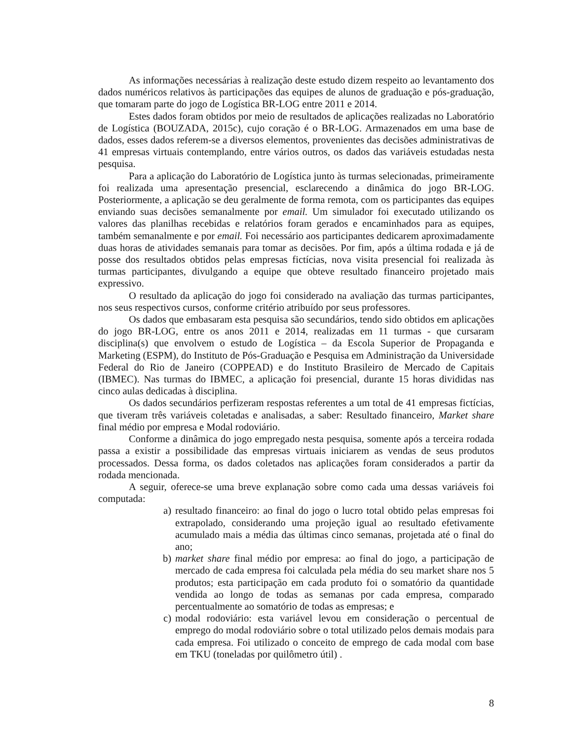As informações necessárias à realização deste estudo dizem respeito ao levantamento dos dados numéricos relativos às participações das equipes de alunos de graduação e pós-graduação, que tomaram parte do jogo de Logística BR-LOG entre 2011 e 2014.
Estes dados foram obtidos por meio de resultados de aplicações realizadas no Laboratório de Logística (BOUZADA, 2015c), cujo coração é o BR-LOG. Armazenados em uma base de dados, esses dados referem-se a diversos elementos, provenientes das decisões administrativas de 41 empresas virtuais contemplando, entre vários outros, os dados das variáveis estudadas nesta pesquisa.
Para a aplicação do Laboratório de Logística junto às turmas selecionadas, primeiramente foi realizada uma apresentação presencial, esclarecendo a dinâmica do jogo BR-LOG. Posteriormente, a aplicação se deu geralmente de forma remota, com os participantes das equipes enviando suas decisões semanalmente por email. Um simulador foi executado utilizando os valores das planilhas recebidas e relatórios foram gerados e encaminhados para as equipes, também semanalmente e por email. Foi necessário aos participantes dedicarem aproximadamente duas horas de atividades semanais para tomar as decisões. Por fim, após a última rodada e já de posse dos resultados obtidos pelas empresas fictícias, nova visita presencial foi realizada às turmas participantes, divulgando a equipe que obteve resultado financeiro projetado mais expressivo.
O resultado da aplicação do jogo foi considerado na avaliação das turmas participantes, nos seus respectivos cursos, conforme critério atribuído por seus professores.
Os dados que embasaram esta pesquisa são secundários, tendo sido obtidos em aplicações do jogo BR-LOG, entre os anos 2011 e 2014, realizadas em 11 turmas - que cursaram disciplina(s) que envolvem o estudo de Logística – da Escola Superior de Propaganda e Marketing (ESPM), do Instituto de Pós-Graduação e Pesquisa em Administração da Universidade Federal do Rio de Janeiro (COPPEAD) e do Instituto Brasileiro de Mercado de Capitais (IBMEC). Nas turmas do IBMEC, a aplicação foi presencial, durante 15 horas divididas nas cinco aulas dedicadas à disciplina.
Os dados secundários perfizeram respostas referentes a um total de 41 empresas fictícias, que tiveram três variáveis coletadas e analisadas, a saber: Resultado financeiro, Market share final médio por empresa e Modal rodoviário.
Conforme a dinâmica do jogo empregado nesta pesquisa, somente após a terceira rodada passa a existir a possibilidade das empresas virtuais iniciarem as vendas de seus produtos processados. Dessa forma, os dados coletados nas aplicações foram considerados a partir da rodada mencionada.
A seguir, oferece-se uma breve explanação sobre como cada uma dessas variáveis foi computada:
a) resultado financeiro: ao final do jogo o lucro total obtido pelas empresas foi extrapolado, considerando uma projeção igual ao resultado efetivamente acumulado mais a média das últimas cinco semanas, projetada até o final do ano;
b) market share final médio por empresa: ao final do jogo, a participação de mercado de cada empresa foi calculada pela média do seu market share nos 5 produtos; esta participação em cada produto foi o somatório da quantidade vendida ao longo de todas as semanas por cada empresa, comparado percentualmente ao somatório de todas as empresas; e
c) modal rodoviário: esta variável levou em consideração o percentual de emprego do modal rodoviário sobre o total utilizado pelos demais modais para cada empresa. Foi utilizado o conceito de emprego de cada modal com base em TKU (toneladas por quilômetro útil) .
8